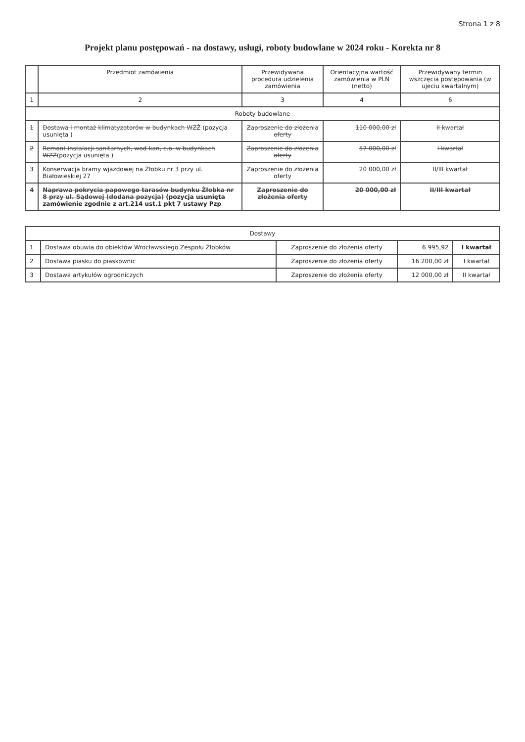Strona 1 z 8
Projekt planu postępowań - na dostawy, usługi, roboty budowlane w 2024 roku - Korekta nr 8
| | Przedmiot zamówienia | Przewidywana procedura udzielenia zamówienia | Orientacyjna wartość zamówienia w PLN (netto) | Przewidywany termin wszczęcia postępowania (w ujeciu kwartalnym) |
| --- | --- | --- | --- | --- |
| 1 | 2 | 3 | 4 | 6 |
| Roboty budowlane | | | | |
| 1 | Dostawa i montaż klimatyzatorów w budynkach WZŻ (pozycja usunięta ) | Zaproszenie do złożenia oferty | 110 000,00 zł | II kwartał |
| 2 | Remont instalacji sanitarnych, wod-kan, c.o. w budynkach WZŻ (pozycja usunięta ) | Zaproszenie do złożenia oferty | 57 000,00 zł | I kwartał |
| 3 | Konserwacja bramy wjazdowej na Żłobku nr 3 przy ul. Białowieskiej 27 | Zaproszenie do złożenia oferty | 20 000,00 zł | II/III kwartał |
| 4 | Naprawa pokrycia papowego tarasów budynku Żłobka nr 8 przy ul. Sądowej (dodana pozycja) (pozycja usunięta zamówienie zgodnie z art.214 ust.1 pkt 7 ustawy Pzp | Zaproszenie do złożenia oferty | 20 000,00 zł | II/III kwartał |
| Dostawy | | | | |
| 1 | Dostawa obuwia do obiektów Wrocławskiego Zespołu Żłobków | Zaproszenie do złożenia oferty | 6 995,92 | I kwartał |
| 2 | Dostawa piasku do piaskownic | Zaproszenie do złożenia oferty | 16 200,00 zł | I kwartał |
| 3 | Dostawa artykułów ogrodniczych | Zaproszenie do złożenia oferty | 12 000,00 zł | II kwartał |